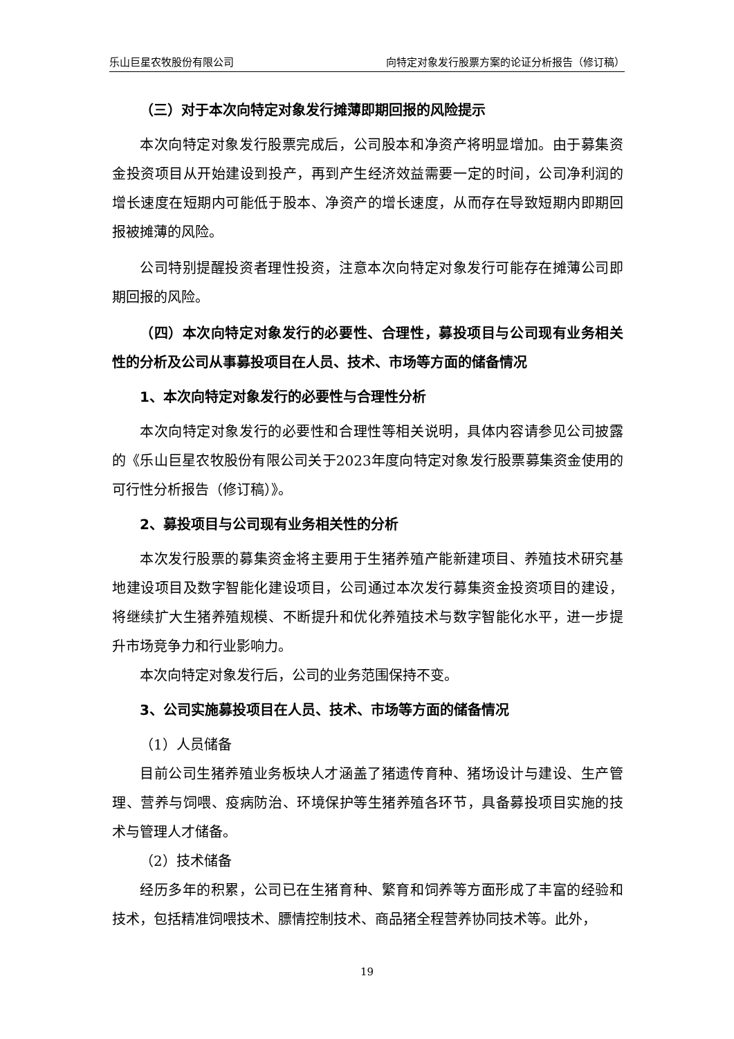乐山巨星农牧股份有限公司 向特定对象发行股票方案的论证分析报告（修订稿）
（三）对于本次向特定对象发行摊薄即期回报的风险提示
本次向特定对象发行股票完成后，公司股本和净资产将明显增加。由于募集资金投资项目从开始建设到投产，再到产生经济效益需要一定的时间，公司净利润的增长速度在短期内可能低于股本、净资产的增长速度，从而存在导致短期内即期回报被摊薄的风险。
公司特别提醒投资者理性投资，注意本次向特定对象发行可能存在摊薄公司即期回报的风险。
（四）本次向特定对象发行的必要性、合理性，募投项目与公司现有业务相关性的分析及公司从事募投项目在人员、技术、市场等方面的储备情况
1、本次向特定对象发行的必要性与合理性分析
本次向特定对象发行的必要性和合理性等相关说明，具体内容请参见公司披露的《乐山巨星农牧股份有限公司关于2023年度向特定对象发行股票募集资金使用的可行性分析报告（修订稿）》。
2、募投项目与公司现有业务相关性的分析
本次发行股票的募集资金将主要用于生猪养殖产能新建项目、养殖技术研究基地建设项目及数字智能化建设项目，公司通过本次发行募集资金投资项目的建设，将继续扩大生猪养殖规模、不断提升和优化养殖技术与数字智能化水平，进一步提升市场竞争力和行业影响力。
本次向特定对象发行后，公司的业务范围保持不变。
3、公司实施募投项目在人员、技术、市场等方面的储备情况
（1）人员储备
目前公司生猪养殖业务板块人才涵盖了猪遗传育种、猪场设计与建设、生产管理、营养与饲喂、疫病防治、环境保护等生猪养殖各环节，具备募投项目实施的技术与管理人才储备。
（2）技术储备
经历多年的积累，公司已在生猪育种、繁育和饲养等方面形成了丰富的经验和技术，包括精准饲喂技术、膘情控制技术、商品猪全程营养协同技术等。此外，
19